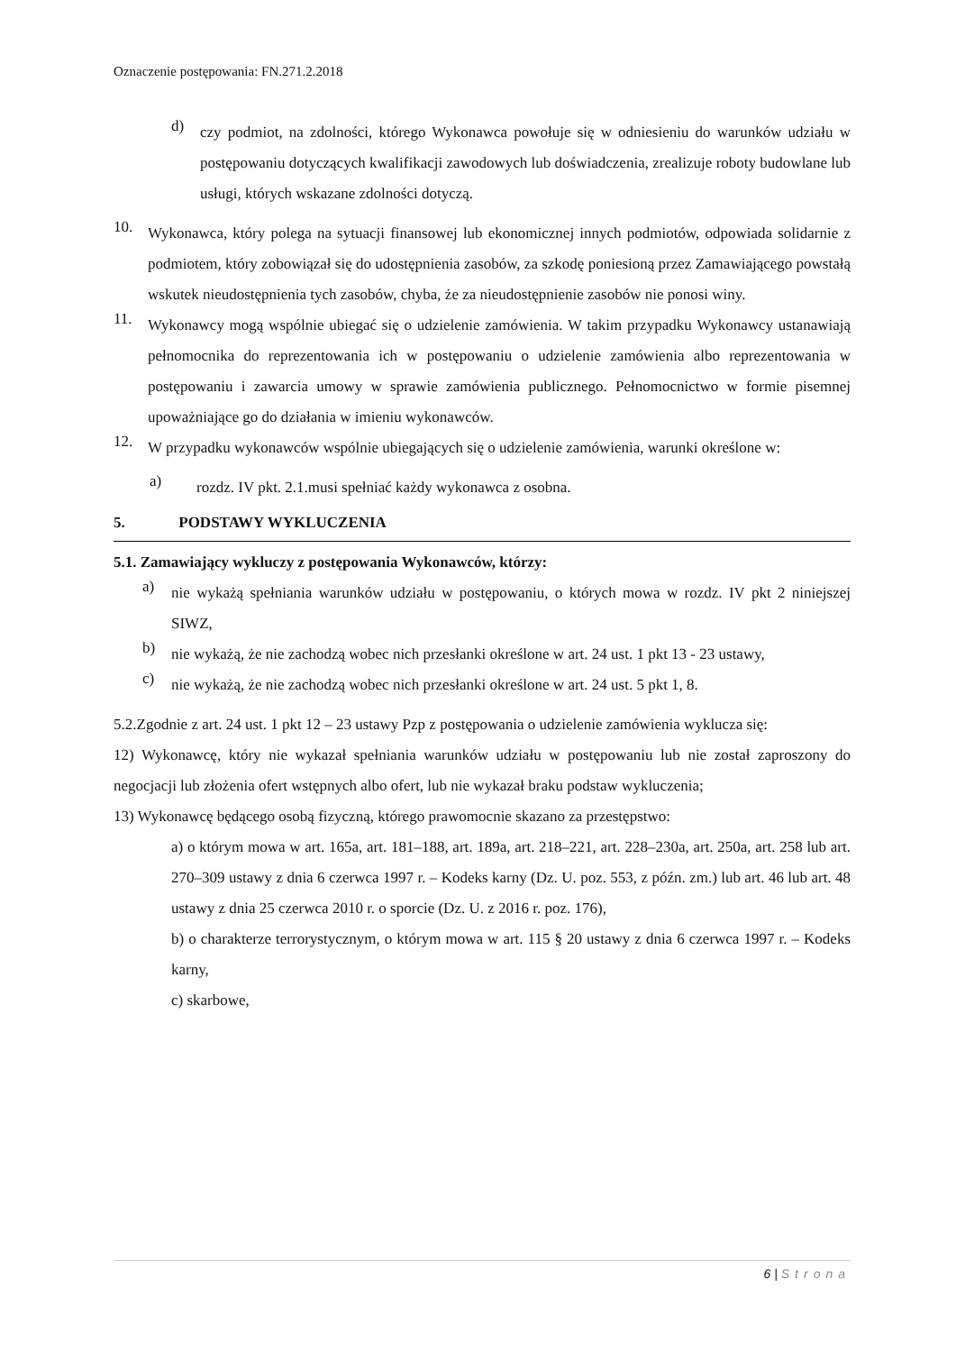Oznaczenie postępowania: FN.271.2.2018
d)
czy podmiot, na zdolności, którego Wykonawca powołuje się w odniesieniu do warunków udziału w postępowaniu dotyczących kwalifikacji zawodowych lub doświadczenia, zrealizuje roboty budowlane lub usługi, których wskazane zdolności dotyczą.
10.
Wykonawca, który polega na sytuacji finansowej lub ekonomicznej innych podmiotów, odpowiada solidarnie z podmiotem, który zobowiązał się do udostępnienia zasobów, za szkodę poniesioną przez Zamawiającego powstałą wskutek nieudostępnienia tych zasobów, chyba, że za nieudostępnienie zasobów nie ponosi winy.
11.
Wykonawcy mogą wspólnie ubiegać się o udzielenie zamówienia. W takim przypadku Wykonawcy ustanawiają pełnomocnika do reprezentowania ich w postępowaniu o udzielenie zamówienia albo reprezentowania w postępowaniu i zawarcia umowy w sprawie zamówienia publicznego. Pełnomocnictwo w formie pisemnej upoważniające go do działania w imieniu wykonawców.
12.
W przypadku wykonawców wspólnie ubiegających się o udzielenie zamówienia, warunki określone w:
a)
rozdz. IV pkt. 2.1.musi spełniać każdy wykonawca z osobna.
5. PODSTAWY WYKLUCZENIA
5.1. Zamawiający wykluczy z postępowania Wykonawców, którzy:
a)
nie wykażą spełniania warunków udziału w postępowaniu, o których mowa w rozdz. IV pkt 2 niniejszej SIWZ,
b)
nie wykażą, że nie zachodzą wobec nich przesłanki określone w art. 24 ust. 1 pkt 13 - 23 ustawy,
c)
nie wykażą, że nie zachodzą wobec nich przesłanki określone w art. 24 ust. 5 pkt 1, 8.
5.2.Zgodnie z art. 24 ust. 1 pkt 12 – 23 ustawy Pzp z postępowania o udzielenie zamówienia wyklucza się:
12) Wykonawcę, który nie wykazał spełniania warunków udziału w postępowaniu lub nie został zaproszony do negocjacji lub złożenia ofert wstępnych albo ofert, lub nie wykazał braku podstaw wykluczenia;
13) Wykonawcę będącego osobą fizyczną, którego prawomocnie skazano za przestępstwo:
a) o którym mowa w art. 165a, art. 181–188, art. 189a, art. 218–221, art. 228–230a, art. 250a, art. 258 lub art. 270–309 ustawy z dnia 6 czerwca 1997 r. – Kodeks karny (Dz. U. poz. 553, z późn. zm.) lub art. 46 lub art. 48 ustawy z dnia 25 czerwca 2010 r. o sporcie (Dz. U. z 2016 r. poz. 176),
b) o charakterze terrorystycznym, o którym mowa w art. 115 § 20 ustawy z dnia 6 czerwca 1997 r. – Kodeks karny,
c) skarbowe,
6 | Strona